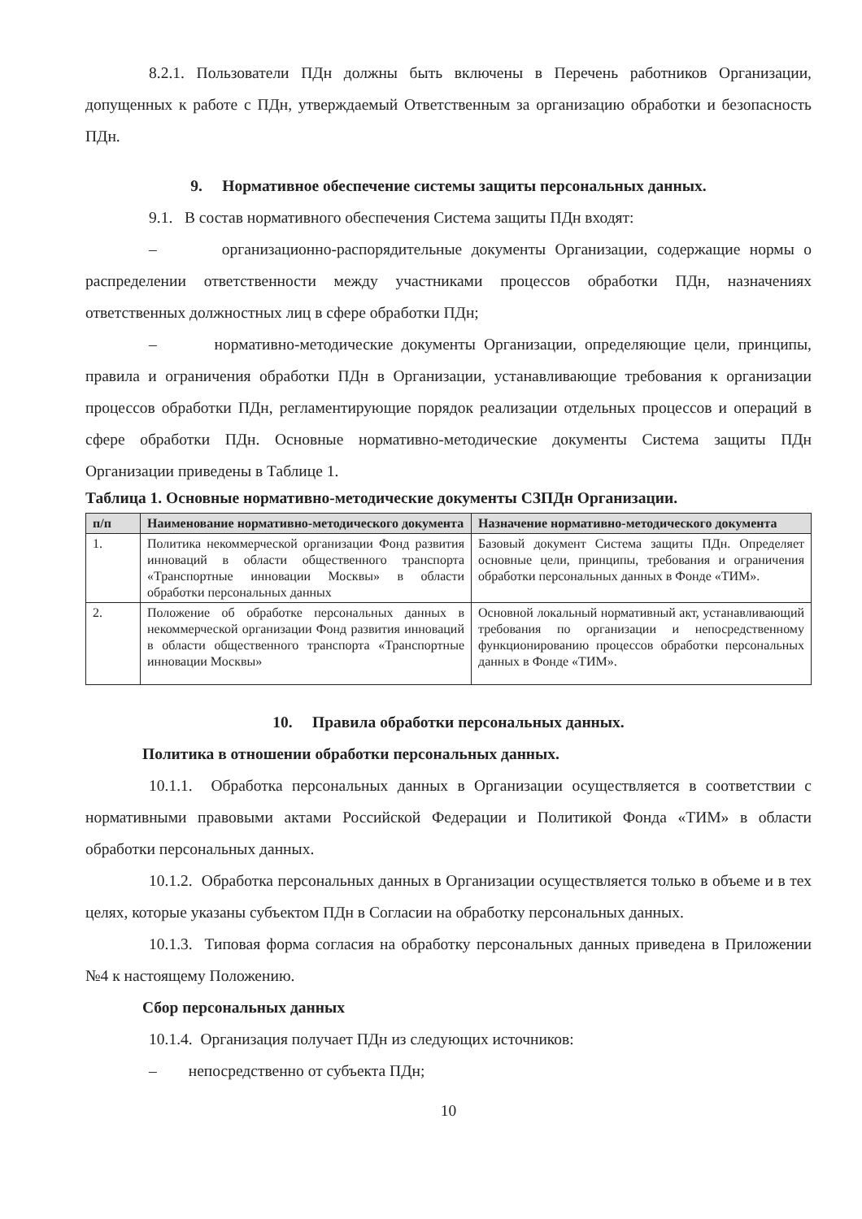8.2.1. Пользователи ПДн должны быть включены в Перечень работников Организации, допущенных к работе с ПДн, утверждаемый Ответственным за организацию обработки и безопасность ПДн.
9. Нормативное обеспечение системы защиты персональных данных.
9.1. В состав нормативного обеспечения Система защиты ПДн входят:
– организационно-распорядительные документы Организации, содержащие нормы о распределении ответственности между участниками процессов обработки ПДн, назначениях ответственных должностных лиц в сфере обработки ПДн;
– нормативно-методические документы Организации, определяющие цели, принципы, правила и ограничения обработки ПДн в Организации, устанавливающие требования к организации процессов обработки ПДн, регламентирующие порядок реализации отдельных процессов и операций в сфере обработки ПДн. Основные нормативно-методические документы Система защиты ПДн Организации приведены в Таблице 1.
Таблица 1. Основные нормативно-методические документы СЗПДн Организации.
| п/п | Наименование нормативно-методического документа | Назначение нормативно-методического документа |
| --- | --- | --- |
| 1. | Политика некоммерческой организации Фонд развития инноваций в области общественного транспорта «Транспортные инновации Москвы» в области обработки персональных данных | Базовый документ Система защиты ПДн. Определяет основные цели, принципы, требования и ограничения обработки персональных данных в Фонде «ТИМ». |
| 2. | Положение об обработке персональных данных в некоммерческой организации Фонд развития инноваций в области общественного транспорта «Транспортные инновации Москвы» | Основной локальный нормативный акт, устанавливающий требования по организации и непосредственному функционированию процессов обработки персональных данных в Фонде «ТИМ». |
10. Правила обработки персональных данных.
Политика в отношении обработки персональных данных.
10.1.1. Обработка персональных данных в Организации осуществляется в соответствии с нормативными правовыми актами Российской Федерации и Политикой Фонда «ТИМ» в области обработки персональных данных.
10.1.2. Обработка персональных данных в Организации осуществляется только в объеме и в тех целях, которые указаны субъектом ПДн в Согласии на обработку персональных данных.
10.1.3. Типовая форма согласия на обработку персональных данных приведена в Приложении №4 к настоящему Положению.
Сбор персональных данных
10.1.4. Организация получает ПДн из следующих источников:
– непосредственно от субъекта ПДн;
10